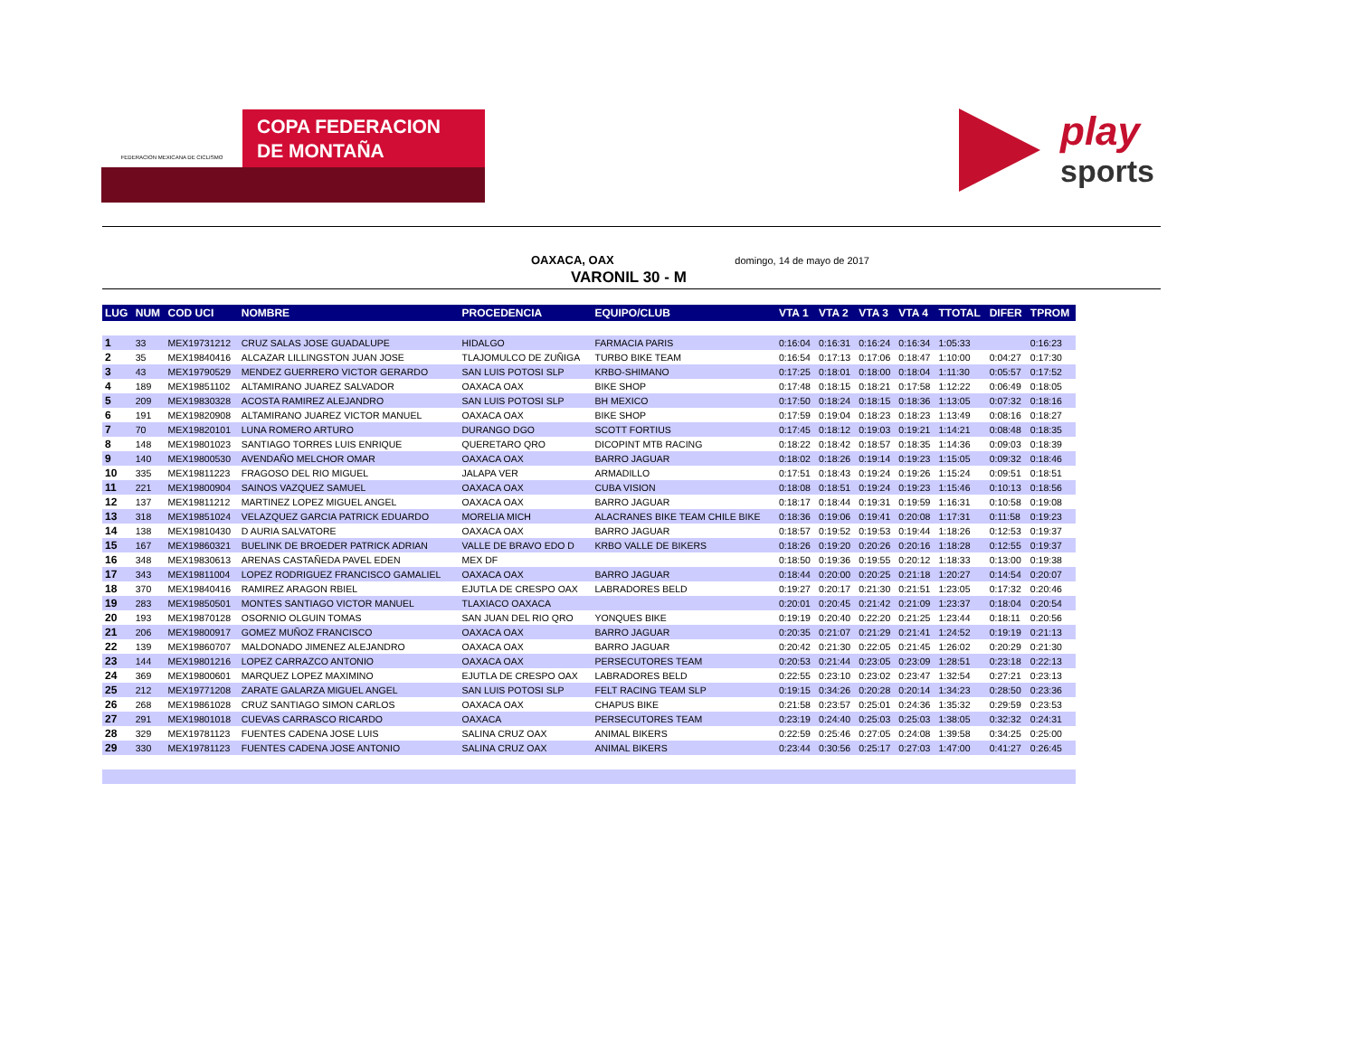FEDERACION MEXICANA DE CICLISMO
COPA FEDERACION
DE MONTAÑA
play
sports
OAXACA, OAX domingo, 14 de mayo de 2017
VARONIL 30 - M
| LUG | NUM | COD UCI | NOMBRE | PROCEDENCIA | EQUIPO/CLUB | VTA 1 | VTA 2 | VTA 3 | VTA 4 | TTOTAL | DIFER | TPROM |
| --- | --- | --- | --- | --- | --- | --- | --- | --- | --- | --- | --- | --- |
| 1 | 33 | MEX19731212 | CRUZ SALAS JOSE GUADALUPE | HIDALGO | FARMACIA PARIS | 0:16:04 | 0:16:31 | 0:16:24 | 0:16:34 | 1:05:33 | | 0:16:23 |
| 2 | 35 | MEX19840416 | ALCAZAR LILLINGSTON JUAN JOSE | TLAJOMULCO DE ZUÑIGA | TURBO BIKE TEAM | 0:16:54 | 0:17:13 | 0:17:06 | 0:18:47 | 1:10:00 | 0:04:27 | 0:17:30 |
| 3 | 43 | MEX19790529 | MENDEZ GUERRERO VICTOR GERARDO | SAN LUIS POTOSI SLP | KRBO-SHIMANO | 0:17:25 | 0:18:01 | 0:18:00 | 0:18:04 | 1:11:30 | 0:05:57 | 0:17:52 |
| 4 | 189 | MEX19851102 | ALTAMIRANO JUAREZ SALVADOR | OAXACA OAX | BIKE SHOP | 0:17:48 | 0:18:15 | 0:18:21 | 0:17:58 | 1:12:22 | 0:06:49 | 0:18:05 |
| 5 | 209 | MEX19830328 | ACOSTA RAMIREZ ALEJANDRO | SAN LUIS POTOSI SLP | BH MEXICO | 0:17:50 | 0:18:24 | 0:18:15 | 0:18:36 | 1:13:05 | 0:07:32 | 0:18:16 |
| 6 | 191 | MEX19820908 | ALTAMIRANO JUAREZ VICTOR MANUEL | OAXACA OAX | BIKE SHOP | 0:17:59 | 0:19:04 | 0:18:23 | 0:18:23 | 1:13:49 | 0:08:16 | 0:18:27 |
| 7 | 70 | MEX19820101 | LUNA ROMERO ARTURO | DURANGO DGO | SCOTT FORTIUS | 0:17:45 | 0:18:12 | 0:19:03 | 0:19:21 | 1:14:21 | 0:08:48 | 0:18:35 |
| 8 | 148 | MEX19801023 | SANTIAGO TORRES LUIS ENRIQUE | QUERETARO QRO | DICOPINT MTB RACING | 0:18:22 | 0:18:42 | 0:18:57 | 0:18:35 | 1:14:36 | 0:09:03 | 0:18:39 |
| 9 | 140 | MEX19800530 | AVENDAÑO MELCHOR OMAR | OAXACA OAX | BARRO JAGUAR | 0:18:02 | 0:18:26 | 0:19:14 | 0:19:23 | 1:15:05 | 0:09:32 | 0:18:46 |
| 10 | 335 | MEX19811223 | FRAGOSO DEL RIO MIGUEL | JALAPA VER | ARMADILLO | 0:17:51 | 0:18:43 | 0:19:24 | 0:19:26 | 1:15:24 | 0:09:51 | 0:18:51 |
| 11 | 221 | MEX19800904 | SAINOS VAZQUEZ SAMUEL | OAXACA OAX | CUBA VISION | 0:18:08 | 0:18:51 | 0:19:24 | 0:19:23 | 1:15:46 | 0:10:13 | 0:18:56 |
| 12 | 137 | MEX19811212 | MARTINEZ LOPEZ MIGUEL ANGEL | OAXACA OAX | BARRO JAGUAR | 0:18:17 | 0:18:44 | 0:19:31 | 0:19:59 | 1:16:31 | 0:10:58 | 0:19:08 |
| 13 | 318 | MEX19851024 | VELAZQUEZ GARCIA PATRICK EDUARDO | MORELIA MICH | ALACRANES BIKE TEAM CHILE BIKE | 0:18:36 | 0:19:06 | 0:19:41 | 0:20:08 | 1:17:31 | 0:11:58 | 0:19:23 |
| 14 | 138 | MEX19810430 | D AURIA SALVATORE | OAXACA OAX | BARRO JAGUAR | 0:18:57 | 0:19:52 | 0:19:53 | 0:19:44 | 1:18:26 | 0:12:53 | 0:19:37 |
| 15 | 167 | MEX19860321 | BUELINK DE BROEDER PATRICK ADRIAN | VALLE DE BRAVO EDO D | KRBO VALLE DE BIKERS | 0:18:26 | 0:19:20 | 0:20:26 | 0:20:16 | 1:18:28 | 0:12:55 | 0:19:37 |
| 16 | 348 | MEX19830613 | ARENAS CASTAÑEDA PAVEL EDEN | MEX DF | | 0:18:50 | 0:19:36 | 0:19:55 | 0:20:12 | 1:18:33 | 0:13:00 | 0:19:38 |
| 17 | 343 | MEX19811004 | LOPEZ RODRIGUEZ FRANCISCO GAMALIEL | OAXACA OAX | BARRO JAGUAR | 0:18:44 | 0:20:00 | 0:20:25 | 0:21:18 | 1:20:27 | 0:14:54 | 0:20:07 |
| 18 | 370 | MEX19840416 | RAMIREZ ARAGON RBIEL | EJUTLA DE CRESPO OAX | LABRADORES BELD | 0:19:27 | 0:20:17 | 0:21:30 | 0:21:51 | 1:23:05 | 0:17:32 | 0:20:46 |
| 19 | 283 | MEX19850501 | MONTES SANTIAGO VICTOR MANUEL | TLAXIACO OAXACA | | 0:20:01 | 0:20:45 | 0:21:42 | 0:21:09 | 1:23:37 | 0:18:04 | 0:20:54 |
| 20 | 193 | MEX19870128 | OSORNIO OLGUIN TOMAS | SAN JUAN DEL RIO QRO | YONQUES BIKE | 0:19:19 | 0:20:40 | 0:22:20 | 0:21:25 | 1:23:44 | 0:18:11 | 0:20:56 |
| 21 | 206 | MEX19800917 | GOMEZ MUÑOZ FRANCISCO | OAXACA OAX | BARRO JAGUAR | 0:20:35 | 0:21:07 | 0:21:29 | 0:21:41 | 1:24:52 | 0:19:19 | 0:21:13 |
| 22 | 139 | MEX19860707 | MALDONADO JIMENEZ ALEJANDRO | OAXACA OAX | BARRO JAGUAR | 0:20:42 | 0:21:30 | 0:22:05 | 0:21:45 | 1:26:02 | 0:20:29 | 0:21:30 |
| 23 | 144 | MEX19801216 | LOPEZ CARRAZCO ANTONIO | OAXACA OAX | PERSECUTORES TEAM | 0:20:53 | 0:21:44 | 0:23:05 | 0:23:09 | 1:28:51 | 0:23:18 | 0:22:13 |
| 24 | 369 | MEX19800601 | MARQUEZ LOPEZ MAXIMINO | EJUTLA DE CRESPO OAX | LABRADORES BELD | 0:22:55 | 0:23:10 | 0:23:02 | 0:23:47 | 1:32:54 | 0:27:21 | 0:23:13 |
| 25 | 212 | MEX19771208 | ZARATE GALARZA MIGUEL ANGEL | SAN LUIS POTOSI SLP | FELT RACING TEAM SLP | 0:19:15 | 0:34:26 | 0:20:28 | 0:20:14 | 1:34:23 | 0:28:50 | 0:23:36 |
| 26 | 268 | MEX19861028 | CRUZ SANTIAGO SIMON CARLOS | OAXACA OAX | CHAPUS BIKE | 0:21:58 | 0:23:57 | 0:25:01 | 0:24:36 | 1:35:32 | 0:29:59 | 0:23:53 |
| 27 | 291 | MEX19801018 | CUEVAS CARRASCO RICARDO | OAXACA | PERSECUTORES TEAM | 0:23:19 | 0:24:40 | 0:25:03 | 0:25:03 | 1:38:05 | 0:32:32 | 0:24:31 |
| 28 | 329 | MEX19781123 | FUENTES CADENA JOSE LUIS | SALINA CRUZ OAX | ANIMAL BIKERS | 0:22:59 | 0:25:46 | 0:27:05 | 0:24:08 | 1:39:58 | 0:34:25 | 0:25:00 |
| 29 | 330 | MEX19781123 | FUENTES CADENA JOSE ANTONIO | SALINA CRUZ OAX | ANIMAL BIKERS | 0:23:44 | 0:30:56 | 0:25:17 | 0:27:03 | 1:47:00 | 0:41:27 | 0:26:45 |